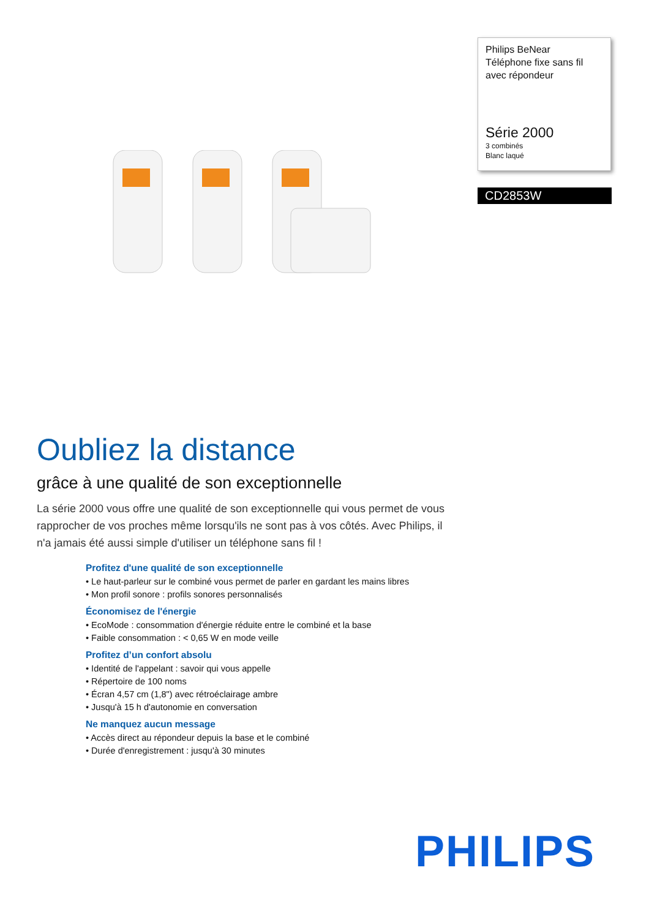Philips BeNear
Téléphone fixe sans fil avec répondeur
Série 2000
3 combinés
Blanc laqué
CD2853W
Oubliez la distance
grâce à une qualité de son exceptionnelle
La série 2000 vous offre une qualité de son exceptionnelle qui vous permet de vous rapprocher de vos proches même lorsqu'ils ne sont pas à vos côtés. Avec Philips, il n'a jamais été aussi simple d'utiliser un téléphone sans fil !
Profitez d'une qualité de son exceptionnelle
• Le haut-parleur sur le combiné vous permet de parler en gardant les mains libres
• Mon profil sonore : profils sonores personnalisés
Économisez de l'énergie
• EcoMode : consommation d'énergie réduite entre le combiné et la base
• Faible consommation : < 0,65 W en mode veille
Profitez d’un confort absolu
• Identité de l'appelant : savoir qui vous appelle
• Répertoire de 100 noms
• Écran 4,57 cm (1,8") avec rétroéclairage ambre
• Jusqu'à 15 h d'autonomie en conversation
Ne manquez aucun message
• Accès direct au répondeur depuis la base et le combiné
• Durée d'enregistrement : jusqu'à 30 minutes
PHILIPS